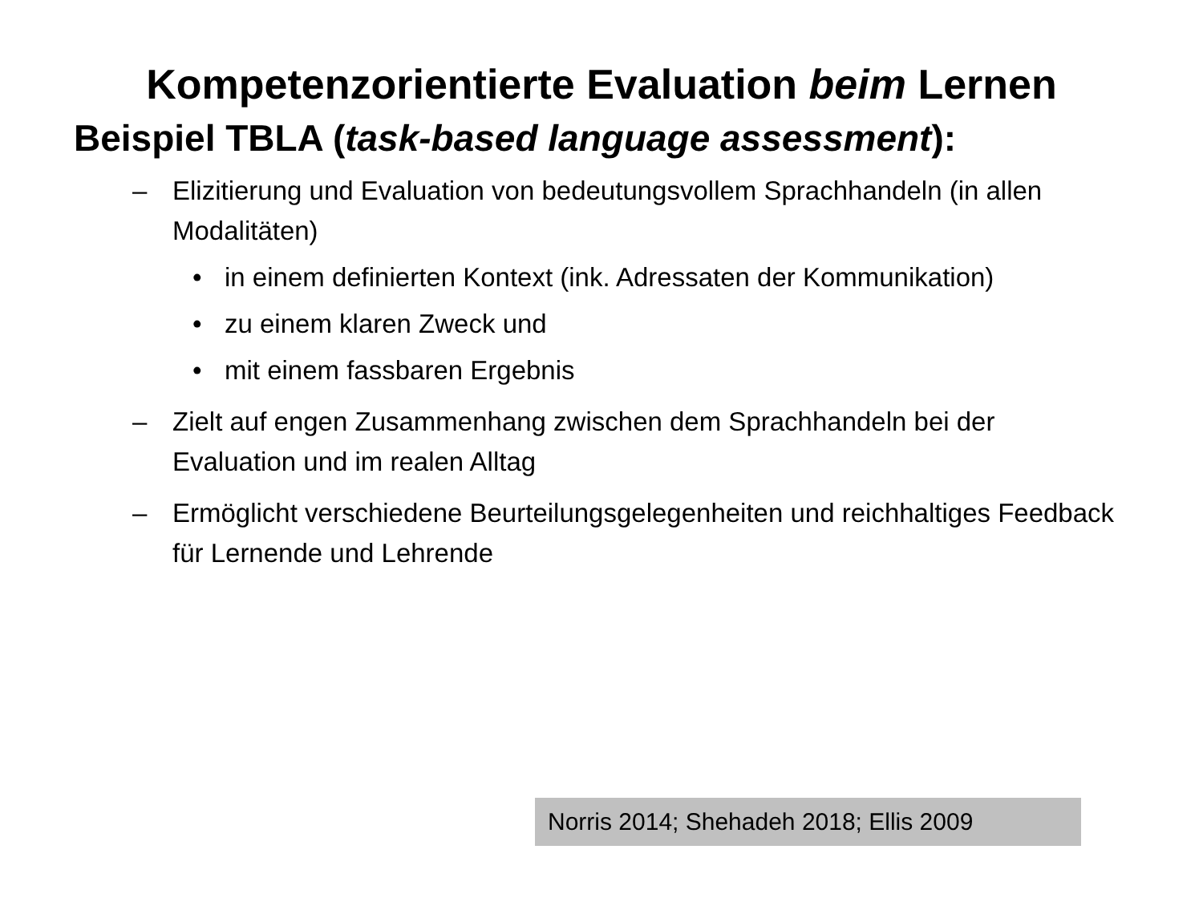Kompetenzorientierte Evaluation beim Lernen
Beispiel TBLA (task-based language assessment):
– Elizitierung und Evaluation von bedeutungsvollem Sprachhandeln (in allen Modalitäten)
• in einem definierten Kontext (ink. Adressaten der Kommunikation)
• zu einem klaren Zweck und
• mit einem fassbaren Ergebnis
– Zielt auf engen Zusammenhang zwischen dem Sprachhandeln bei der Evaluation und im realen Alltag
– Ermöglicht verschiedene Beurteilungsgelegenheiten und reichhaltiges Feedback für Lernende und Lehrende
Norris 2014; Shehadeh 2018; Ellis 2009